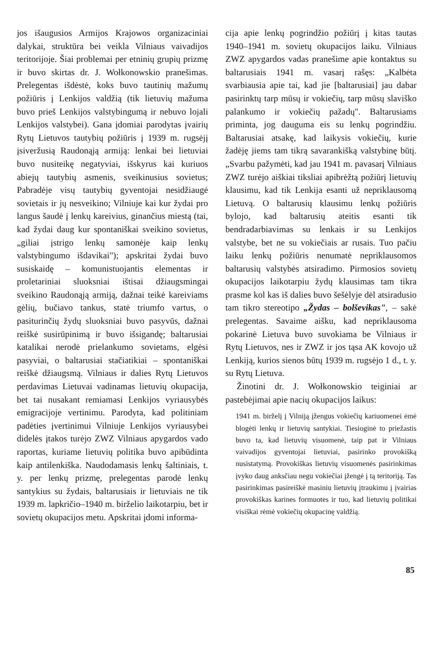jos išaugusios Armijos Krajowos organizaciniai dalykai, struktūra bei veikla Vilniaus vaivadijos teritorijoje. Šiai problemai per etninių grupių prizmę ir buvo skirtas dr. J. Wołkonowskio pranešimas. Prelegentas išdėstė, koks buvo tautinių mažumų požiūris į Lenkijos valdžią (tik lietuvių mažuma buvo prieš Lenkijos valstybingumą ir nebuvo lojali Lenkijos valstybei). Gana įdomiai parodytas įvairių Rytų Lietuvos tautybių požiūris į 1939 m. rugsėjį įsiveržusią Raudonąją armiją: lenkai bei lietuviai buvo nusiteikę negatyviai, išskyrus kai kuriuos abiejų tautybių asmenis, sveikinusius sovietus; Pabradėje visų tautybių gyventojai nesidžiaugė sovietais ir jų nesveikino; Vilniuje kai kur žydai pro langus šaudė į lenkų kareivius, ginančius miestą (tai, kad žydai daug kur spontaniškai sveikino sovietus, „giliai įstrigo lenkų samonėje kaip lenkų valstybingumo išdavikai"); apskritai žydai buvo susiskaidę – komunistuojantis elementas ir proletariniai sluoksniai ištisai džiaugsmingai sveikino Raudonąją armiją, dažnai teikė kareiviams gėlių, bučiavo tankus, statė triumfo vartus, o pasiturinčių žydų sluoksniai buvo pasyvūs, dažnai reiškė susirūpinimą ir buvo išsigandę; baltarusiai katalikai nerodė prielankumo sovietams, elgėsi pasyviai, o baltarusiai stačiatikiai – spontaniškai reiškė džiaugsmą. Vilniaus ir dalies Rytų Lietuvos perdavimas Lietuvai vadinamas lietuvių okupacija, bet tai nusakant remiamasi Lenkijos vyriausybės emigracijoje vertinimu. Parodyta, kad politiniam padėties įvertinimui Vilniuje Lenkijos vyriausybei didelės įtakos turėjo ZWZ Vilniaus apygardos vado raportas, kuriame lietuvių politika buvo apibūdinta kaip antilenkiška. Naudodamasis lenkų šaltiniais, t. y. per lenkų prizmę, prelegentas parodė lenkų santykius su žydais, baltarusiais ir lietuviais ne tik 1939 m. lapkričio–1940 m. birželio laikotarpiu, bet ir sovietų okupacijos metu. Apskritai įdomi informa-
cija apie lenkų pogrindžio požiūrį į kitas tautas 1940–1941 m. sovietų okupacijos laiku. Vilniaus ZWZ apygardos vadas pranešime apie kontaktus su baltarusiais 1941 m. vasarį rašęs: „Kalbėta svarbiausia apie tai, kad jie [baltarusiai] jau dabar pasirinktų tarp mūsų ir vokiečių, tarp mūsų slaviško palankumo ir vokiečių pažadų". Baltarusiams priminta, jog dauguma eis su lenkų pogrindžiu. Baltarusiai atsakę, kad laikysis vokiečių, kurie žadėję jiems tam tikrą savarankišką valstybinę būtį. „Svarbu pažymėti, kad jau 1941 m. pavasarį Vilniaus ZWZ turėjo aiškiai tiksliai apibrėžtą požiūrį lietuvių klausimu, kad tik Lenkija esanti už nepriklausomą Lietuvą. O baltarusių klausimu lenkų požiūris bylojo, kad baltarusių ateitis esanti tik bendradarbiavimas su lenkais ir su Lenkijos valstybe, bet ne su vokiečiais ar rusais. Tuo pačiu laiku lenkų požiūris nenumatė nepriklausomos baltarusių valstybės atsiradimo. Pirmosios sovietų okupacijos laikotarpiu žydų klausimas tam tikra prasme kol kas iš dalies buvo šešėlyje dėl atsiradusio tam tikro stereotipo „Žydas – bolševikas", – sakė prelegentas. Savaime aišku, kad nepriklausoma pokarinė Lietuva buvo suvokiama be Vilniaus ir Rytų Lietuvos, nes ir ZWZ ir jos tąsa AK kovojo už Lenkiją, kurios sienos būtų 1939 m. rugsėjo 1 d., t. y. su Rytų Lietuva.
Žinotini dr. J. Wołkonowskio teiginiai ar pastebėjimai apie nacių okupacijos laikus:
1941 m. birželį į Vilniją įžengus vokiečių kariuomenei ėmė blogėti lenkų ir lietuvių santykiai. Tiesioginė to priežastis buvo ta, kad lietuvių visuomenė, taip pat ir Vilniaus vaivadijos gyventojai lietuviai, pasirinko provokišką nusistatymą. Provokiškas lietuvių visuomenės pasirinkimas įvyko daug anksčiau negu vokiečiai įžengė į tą teritoriją. Tas pasirinkimas pasireiškė masiniu lietuvių įtraukimu į įvairias provokiškas karines formuotes ir tuo, kad lietuvių politikai visiškai rėmė vokiečių okupacinę valdžią.
85